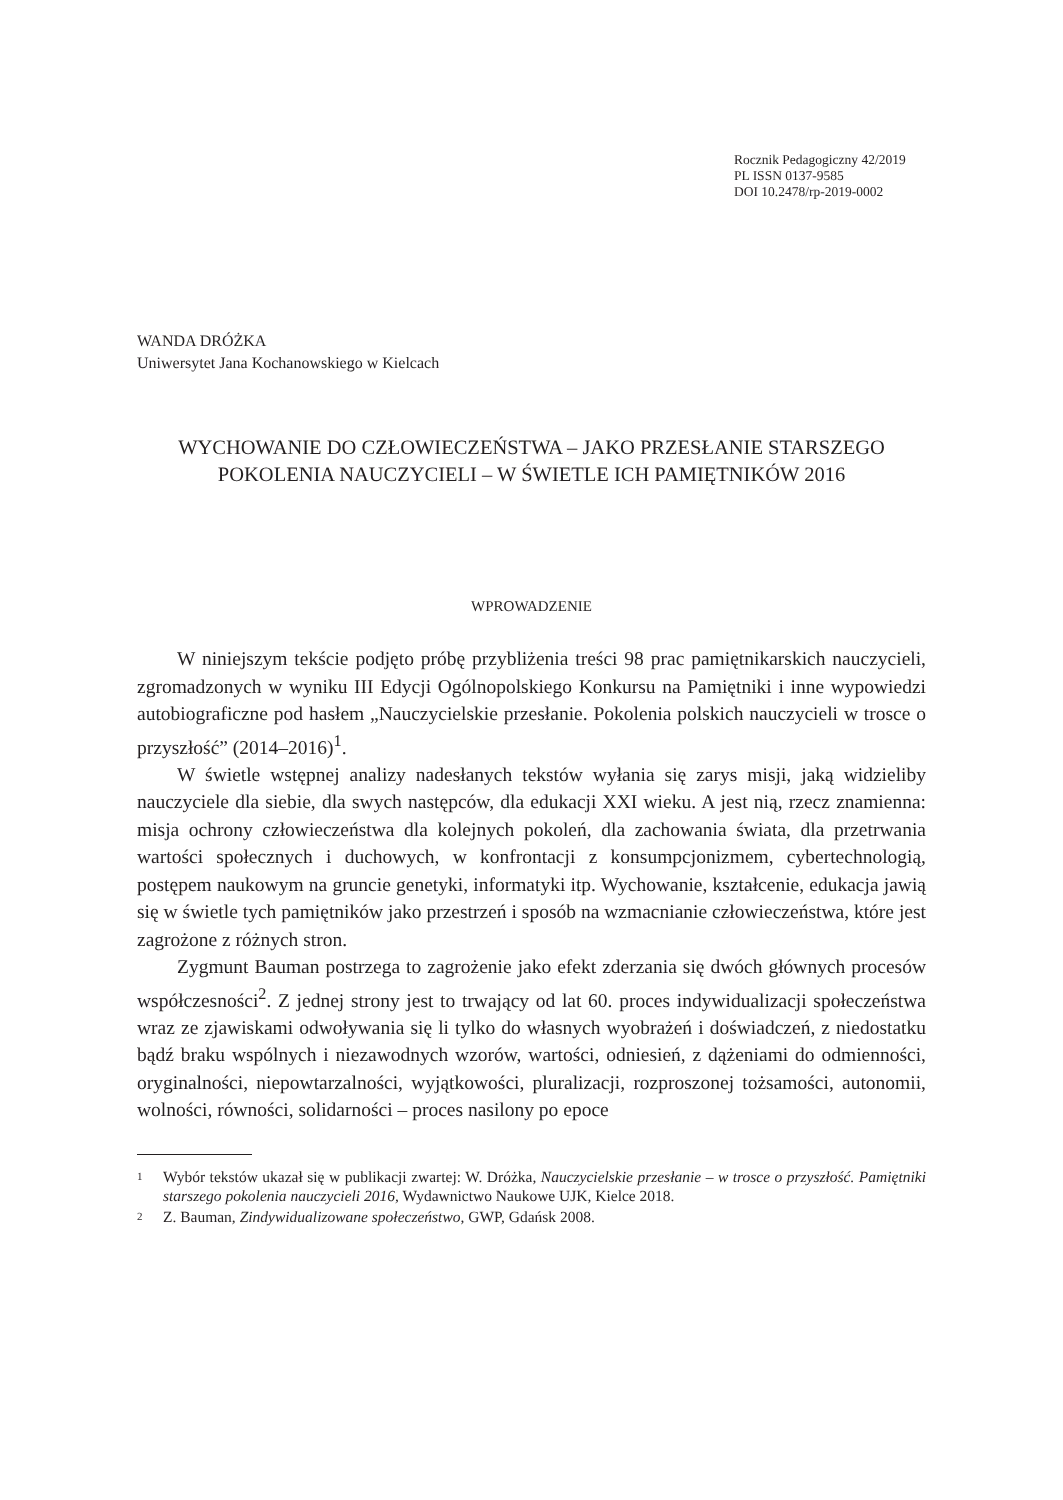Rocznik Pedagogiczny 42/2019
PL ISSN 0137-9585
DOI 10.2478/rp-2019-0002
WANDA DRÓŻKA
Uniwersytet Jana Kochanowskiego w Kielcach
WYCHOWANIE DO CZŁOWIECZEŃSTWA – JAKO PRZESŁANIE STARSZEGO POKOLENIA NAUCZYCIELI – W ŚWIETLE ICH PAMIĘTNIKÓW 2016
WPROWADZENIE
W niniejszym tekście podjęto próbę przybliżenia treści 98 prac pamiętnikarskich nauczycieli, zgromadzonych w wyniku III Edycji Ogólnopolskiego Konkursu na Pamiętniki i inne wypowiedzi autobiograficzne pod hasłem „Nauczycielskie przesłanie. Pokolenia polskich nauczycieli w trosce o przyszłość” (2014–2016)<sup>1</sup>.
W świetle wstępnej analizy nadesłanych tekstów wyłania się zarys misji, jaką widzieliby nauczyciele dla siebie, dla swych następców, dla edukacji XXI wieku. A jest nią, rzecz znamienna: misja ochrony człowieczeństwa dla kolejnych pokoleń, dla zachowania świata, dla przetrwania wartości społecznych i duchowych, w konfrontacji z konsumpcjonizmem, cybertechnologią, postępem naukowym na gruncie genetyki, informatyki itp. Wychowanie, kształcenie, edukacja jawią się w świetle tych pamiętników jako przestrzeń i sposób na wzmacnianie człowieczeństwa, które jest zagrożone z różnych stron.
Zygmunt Bauman postrzega to zagrożenie jako efekt zderzania się dwóch głównych procesów współczesności<sup>2</sup>. Z jednej strony jest to trwający od lat 60. proces indywidualizacji społeczeństwa wraz ze zjawiskami odwoływania się li tylko do własnych wyobrażeń i doświadczeń, z niedostatku bądź braku wspólnych i niezawodnych wzorów, wartości, odniesień, z dążeniami do odmienności, oryginalności, niepowtarzalności, wyjątkowości, pluralizacji, rozproszonej tożsamości, autonomii, wolności, równości, solidarności – proces nasilony po epoce
1 Wybór tekstów ukazał się w publikacji zwartej: W. Dróżka, Nauczycielskie przesłanie – w trosce o przyszłość. Pamiętniki starszego pokolenia nauczycieli 2016, Wydawnictwo Naukowe UJK, Kielce 2018.
2 Z. Bauman, Zindywidualizowane społeczeństwo, GWP, Gdańsk 2008.